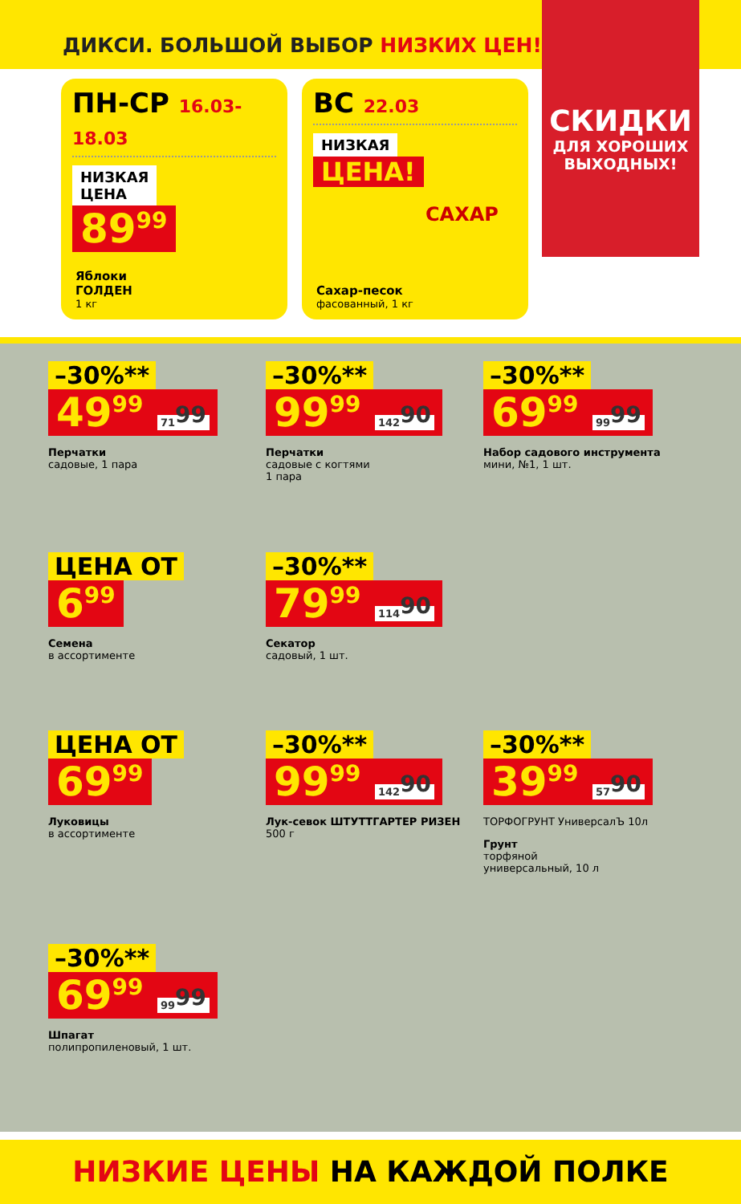ДИКСИ. БОЛЬШОЙ ВЫБОР НИЗКИХ ЦЕН!
СКИДКИ
ДЛЯ ХОРОШИХ
ВЫХОДНЫХ!
ПН-СР 16.03-18.03
НИЗКАЯ
ЦЕНА
89<sup>99</sup>
Яблоки
ГОЛДЕН
1 кг
ВС 22.03
НИЗКАЯ
ЦЕНА!
САХАР
Сахар-песок
фасованный, 1 кг
–30%**
49<sup>99</sup> 71<sup>99</sup>
Перчатки
садовые, 1 пара
–30%**
99<sup>99</sup> 142<sup>90</sup>
Перчатки
садовые с когтями
1 пара
–30%**
69<sup>99</sup> 99<sup>99</sup>
Набор садового инструмента
мини, №1, 1 шт.
ЦЕНА ОТ
6<sup>99</sup>
Семена
в ассортименте
–30%**
79<sup>99</sup> 114<sup>90</sup>
Секатор
садовый, 1 шт.
ЦЕНА ОТ
69<sup>99</sup>
Луковицы
в ассортименте
–30%**
99<sup>99</sup> 142<sup>90</sup>
Лук-севок ШТУТТГАРТЕР РИЗЕН
500 г
–30%**
39<sup>99</sup> 57<sup>90</sup>
ТОРФОГРУНТ УниверсалЪ 10л
Грунт
торфяной
универсальный, 10 л
–30%**
69<sup>99</sup> 99<sup>99</sup>
Шпагат
полипропиленовый, 1 шт.
НИЗКИЕ ЦЕНЫ НА КАЖДОЙ ПОЛКЕ